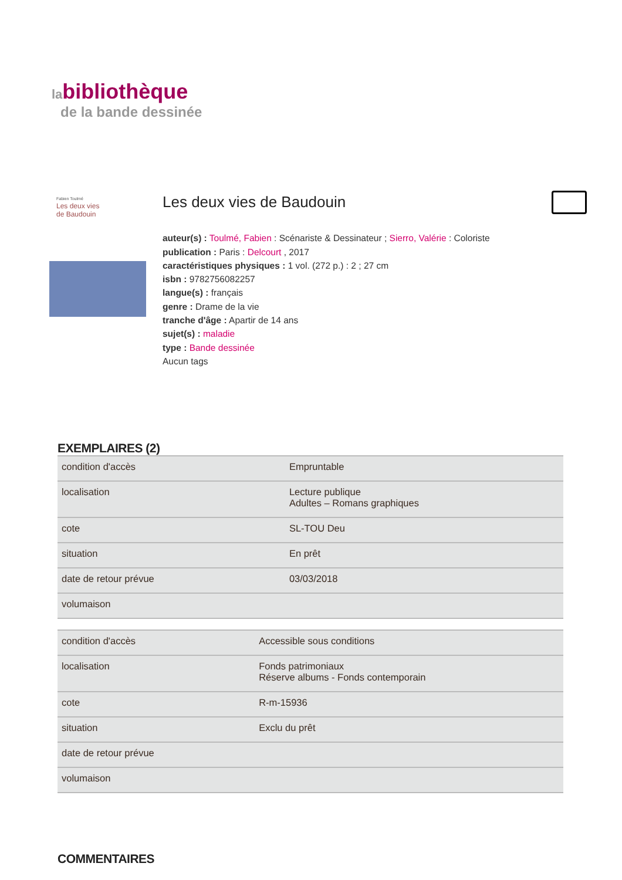labibliothèque
de la bande dessinée
Fabien Toulmé
Les deux vies
de Baudouin
Les deux vies de Baudouin
auteur(s) : Toulmé, Fabien : Scénariste & Dessinateur ; Sierro, Valérie : Coloriste
publication : Paris : Delcourt , 2017
caractéristiques physiques : 1 vol. (272 p.) : 2 ; 27 cm
isbn : 9782756082257
langue(s) : français
genre : Drame de la vie
tranche d'âge : Apartir de 14 ans
sujet(s) : maladie
type : Bande dessinée
Aucun tags
EXEMPLAIRES (2)
| condition d'accès | Empruntable |
| localisation | Lecture publique Adultes – Romans graphiques |
| cote | SL-TOU Deu |
| situation | En prêt |
| date de retour prévue | 03/03/2018 |
| volumaison | |
| condition d'accès | Accessible sous conditions |
| localisation | Fonds patrimoniaux Réserve albums - Fonds contemporain |
| cote | R-m-15936 |
| situation | Exclu du prêt |
| date de retour prévue | |
| volumaison | |
COMMENTAIRES